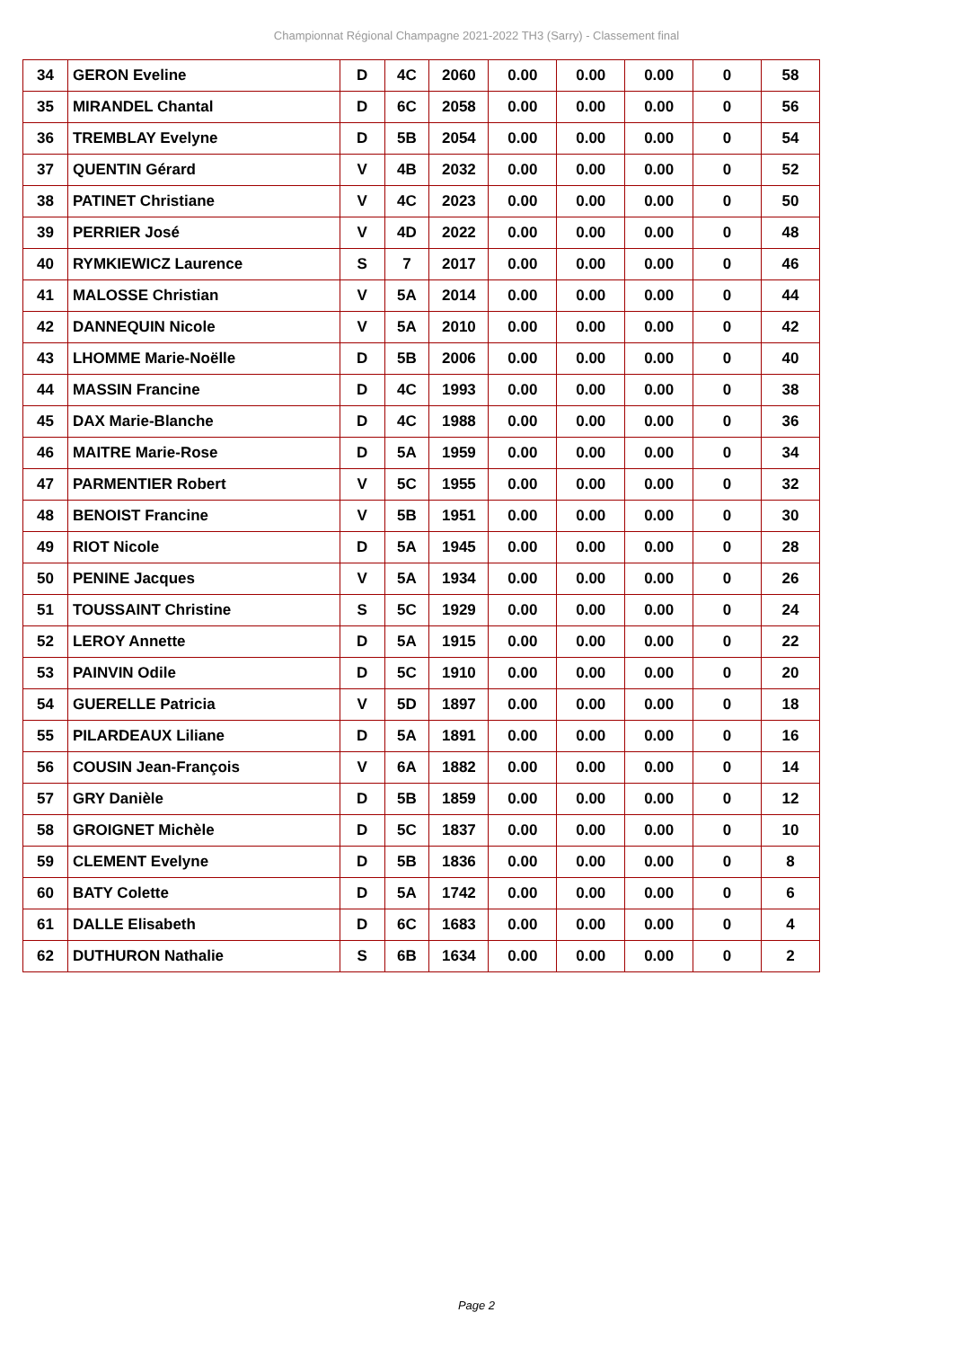Championnat Régional Champagne 2021-2022 TH3 (Sarry) - Classement final
| 34 | GERON Eveline | D | 4C | 2060 | 0.00 | 0.00 | 0.00 | 0 | 58 |
| 35 | MIRANDEL Chantal | D | 6C | 2058 | 0.00 | 0.00 | 0.00 | 0 | 56 |
| 36 | TREMBLAY Evelyne | D | 5B | 2054 | 0.00 | 0.00 | 0.00 | 0 | 54 |
| 37 | QUENTIN Gérard | V | 4B | 2032 | 0.00 | 0.00 | 0.00 | 0 | 52 |
| 38 | PATINET Christiane | V | 4C | 2023 | 0.00 | 0.00 | 0.00 | 0 | 50 |
| 39 | PERRIER José | V | 4D | 2022 | 0.00 | 0.00 | 0.00 | 0 | 48 |
| 40 | RYMKIEWICZ Laurence | S | 7 | 2017 | 0.00 | 0.00 | 0.00 | 0 | 46 |
| 41 | MALOSSE Christian | V | 5A | 2014 | 0.00 | 0.00 | 0.00 | 0 | 44 |
| 42 | DANNEQUIN Nicole | V | 5A | 2010 | 0.00 | 0.00 | 0.00 | 0 | 42 |
| 43 | LHOMME Marie-Noëlle | D | 5B | 2006 | 0.00 | 0.00 | 0.00 | 0 | 40 |
| 44 | MASSIN Francine | D | 4C | 1993 | 0.00 | 0.00 | 0.00 | 0 | 38 |
| 45 | DAX Marie-Blanche | D | 4C | 1988 | 0.00 | 0.00 | 0.00 | 0 | 36 |
| 46 | MAITRE Marie-Rose | D | 5A | 1959 | 0.00 | 0.00 | 0.00 | 0 | 34 |
| 47 | PARMENTIER Robert | V | 5C | 1955 | 0.00 | 0.00 | 0.00 | 0 | 32 |
| 48 | BENOIST Francine | V | 5B | 1951 | 0.00 | 0.00 | 0.00 | 0 | 30 |
| 49 | RIOT Nicole | D | 5A | 1945 | 0.00 | 0.00 | 0.00 | 0 | 28 |
| 50 | PENINE Jacques | V | 5A | 1934 | 0.00 | 0.00 | 0.00 | 0 | 26 |
| 51 | TOUSSAINT Christine | S | 5C | 1929 | 0.00 | 0.00 | 0.00 | 0 | 24 |
| 52 | LEROY Annette | D | 5A | 1915 | 0.00 | 0.00 | 0.00 | 0 | 22 |
| 53 | PAINVIN Odile | D | 5C | 1910 | 0.00 | 0.00 | 0.00 | 0 | 20 |
| 54 | GUERELLE Patricia | V | 5D | 1897 | 0.00 | 0.00 | 0.00 | 0 | 18 |
| 55 | PILARDEAUX Liliane | D | 5A | 1891 | 0.00 | 0.00 | 0.00 | 0 | 16 |
| 56 | COUSIN Jean-François | V | 6A | 1882 | 0.00 | 0.00 | 0.00 | 0 | 14 |
| 57 | GRY Danièle | D | 5B | 1859 | 0.00 | 0.00 | 0.00 | 0 | 12 |
| 58 | GROIGNET Michèle | D | 5C | 1837 | 0.00 | 0.00 | 0.00 | 0 | 10 |
| 59 | CLEMENT Evelyne | D | 5B | 1836 | 0.00 | 0.00 | 0.00 | 0 | 8 |
| 60 | BATY Colette | D | 5A | 1742 | 0.00 | 0.00 | 0.00 | 0 | 6 |
| 61 | DALLE Elisabeth | D | 6C | 1683 | 0.00 | 0.00 | 0.00 | 0 | 4 |
| 62 | DUTHURON Nathalie | S | 6B | 1634 | 0.00 | 0.00 | 0.00 | 0 | 2 |
Page 2